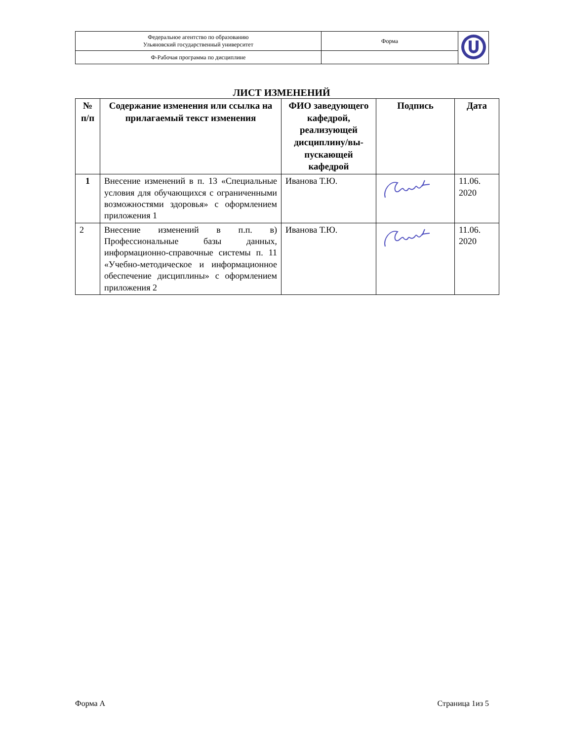| Федеральное агентство по образованию Ульяновский государственный университет | Форма | |
| Ф-Рабочая программа по дисциплине | | |
ЛИСТ ИЗМЕНЕНИЙ
| № п/п | Содержание изменения или ссылка на прилагаемый текст изменения | ФИО заведующего кафедрой, реализующей дисциплину/вы-пускающей кафедрой | Подпись | Дата |
| --- | --- | --- | --- | --- |
| 1 | Внесение изменений в п. 13 «Специальные условия для обучающихся с ограниченными возможностями здоровья» с оформлением приложения 1 | Иванова Т.Ю. | | 11.06. 2020 |
| 2 | Внесение изменений в п.п. в) Профессиональные базы данных, информационно-справочные системы п. 11 «Учебно-методическое и информационное обеспечение дисциплины» с оформлением приложения 2 | Иванова Т.Ю. | | 11.06. 2020 |
Форма А Страница 1из 5